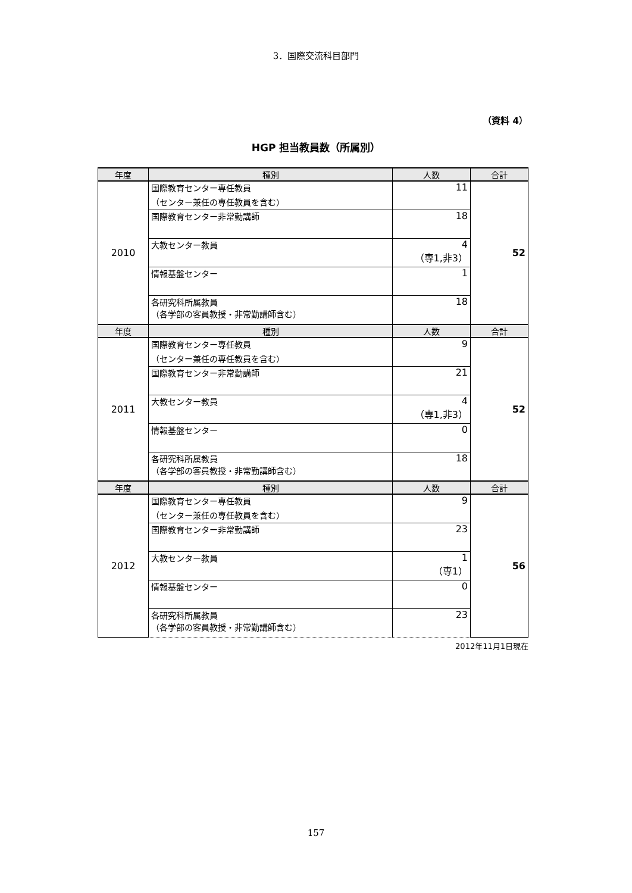3．国際交流科目部門
（資料 4）
HGP 担当教員数（所属別）
| 年度 | 種別 | 人数 | 合計 |
| --- | --- | --- | --- |
| 2010 | 国際教育センター専任教員 （センター兼任の専任教員を含む） | 11 | 52 |
| | 国際教育センター非常勤講師 | 18 | |
| | 大教センター教員 | 4 （専1,非3） | |
| | 情報基盤センター | 1 | |
| | 各研究科所属教員 （各学部の客員教授・非常勤講師含む） | 18 | |
| 年度 | 種別 | 人数 | 合計 |
| 2011 | 国際教育センター専任教員 （センター兼任の専任教員を含む） | 9 | 52 |
| | 国際教育センター非常勤講師 | 21 | |
| | 大教センター教員 | 4 （専1,非3） | |
| | 情報基盤センター | 0 | |
| | 各研究科所属教員 （各学部の客員教授・非常勤講師含む） | 18 | |
| 年度 | 種別 | 人数 | 合計 |
| 2012 | 国際教育センター専任教員 （センター兼任の専任教員を含む） | 9 | 56 |
| | 国際教育センター非常勤講師 | 23 | |
| | 大教センター教員 | 1 （専1） | |
| | 情報基盤センター | 0 | |
| | 各研究科所属教員 （各学部の客員教授・非常勤講師含む） | 23 | |
2012年11月1日現在
157